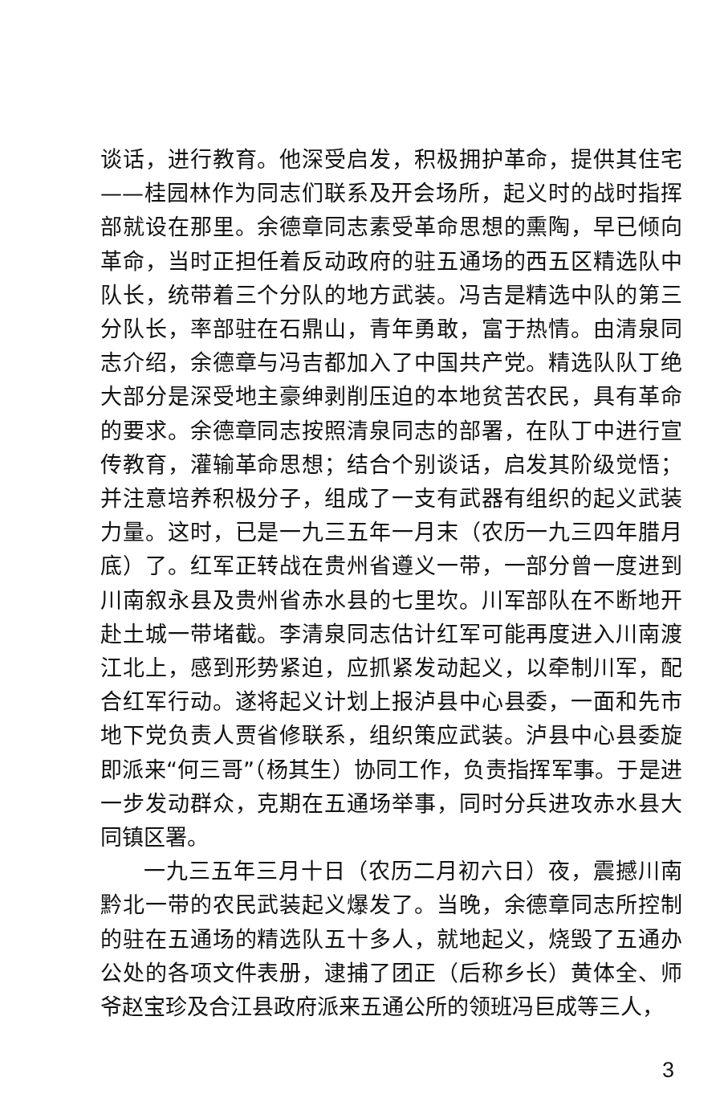谈话，进行教育。他深受启发，积极拥护革命，提供其住宅——桂园林作为同志们联系及开会场所，起义时的战时指挥部就设在那里。余德章同志素受革命思想的熏陶，早已倾向革命，当时正担任着反动政府的驻五通场的西五区精选队中队长，统带着三个分队的地方武装。冯吉是精选中队的第三分队长，率部驻在石鼎山，青年勇敢，富于热情。由清泉同志介绍，余德章与冯吉都加入了中国共产党。精选队队丁绝大部分是深受地主豪绅剥削压迫的本地贫苦农民，具有革命的要求。余德章同志按照清泉同志的部署，在队丁中进行宣传教育，灌输革命思想；结合个别谈话，启发其阶级觉悟；并注意培养积极分子，组成了一支有武器有组织的起义武装力量。这时，已是一九三五年一月末（农历一九三四年腊月底）了。红军正转战在贵州省遵义一带，一部分曾一度进到川南叙永县及贵州省赤水县的七里坎。川军部队在不断地开赴土城一带堵截。李清泉同志估计红军可能再度进入川南渡江北上，感到形势紧迫，应抓紧发动起义，以牵制川军，配合红军行动。遂将起义计划上报泸县中心县委，一面和先市地下党负责人贾省修联系，组织策应武装。泸县中心县委旋即派来“何三哥”（杨其生）协同工作，负责指挥军事。于是进一步发动群众，克期在五通场举事，同时分兵进攻赤水县大同镇区署。
一九三五年三月十日（农历二月初六日）夜，震撼川南黔北一带的农民武装起义爆发了。当晚，余德章同志所控制的驻在五通场的精选队五十多人，就地起义，烧毁了五通办公处的各项文件表册，逮捕了团正（后称乡长）黄体全、师爷赵宝珍及合江县政府派来五通公所的领班冯巨成等三人，
3